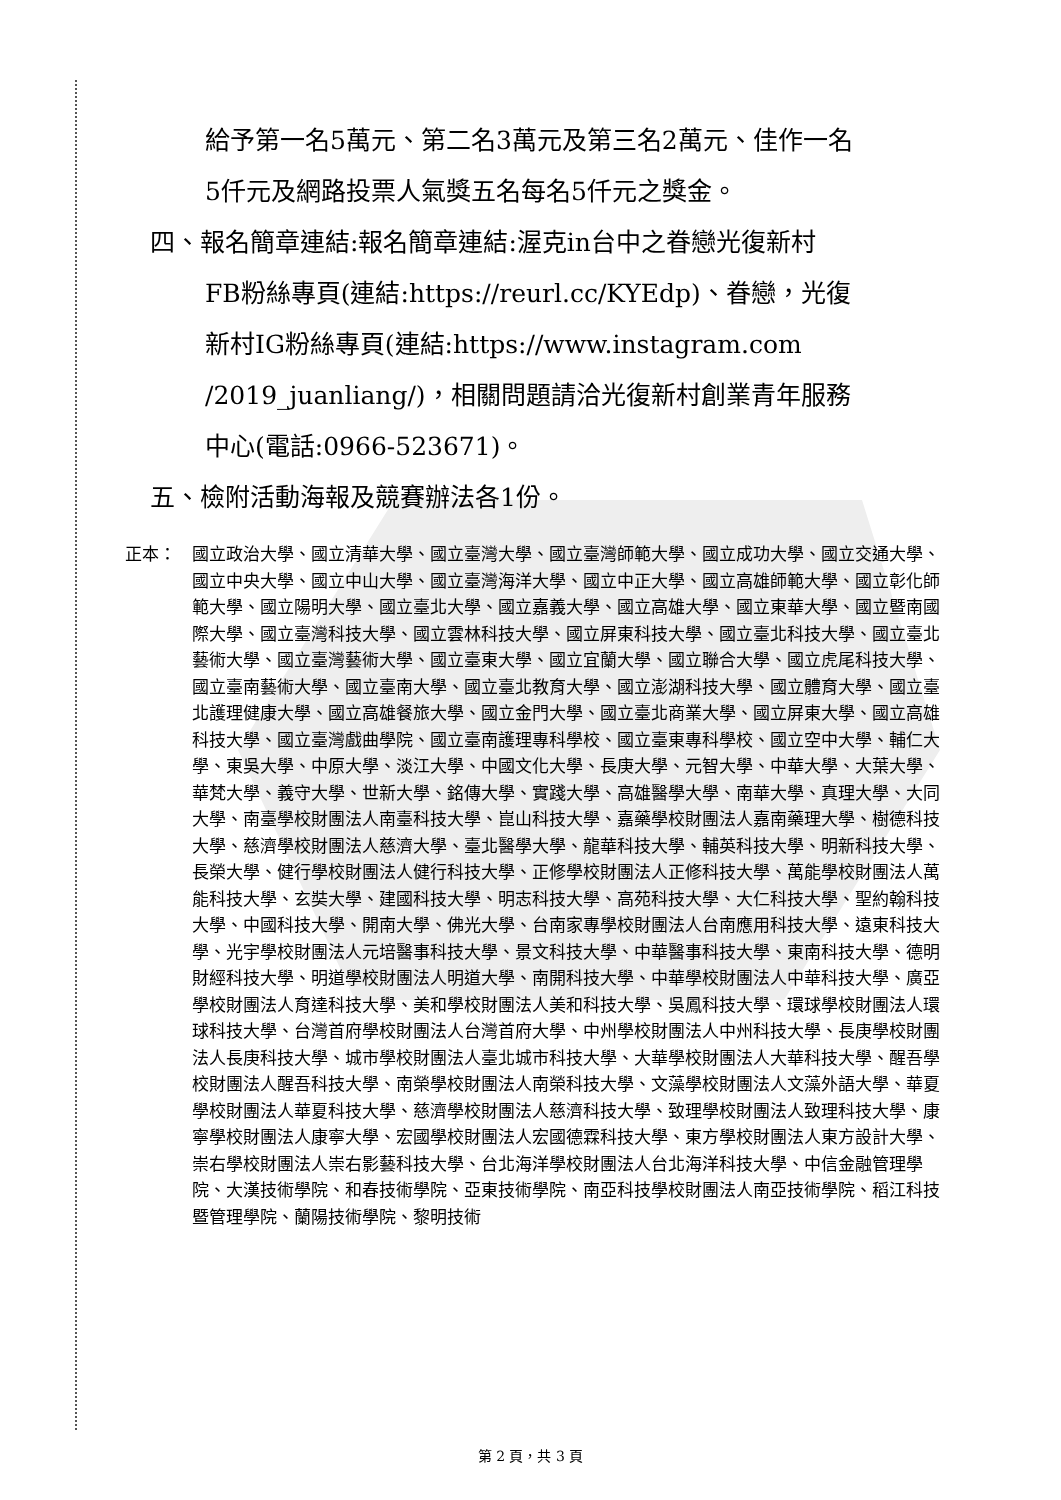給予第一名5萬元、第二名3萬元及第三名2萬元、佳作一名
5仟元及網路投票人氣獎五名每名5仟元之獎金。
四、報名簡章連結:報名簡章連結:渥克in台中之眷戀光復新村
FB粉絲專頁(連結:https://reurl.cc/KYEdp)、眷戀，光復
新村IG粉絲專頁(連結:https://www.instagram.com
/2019_juanliang/)，相關問題請洽光復新村創業青年服務
中心(電話:0966-523671)。
五、檢附活動海報及競賽辦法各1份。
正本： 國立政治大學、國立清華大學、國立臺灣大學、國立臺灣師範大學、國立成功大學、國立交通大學、國立中央大學、國立中山大學、國立臺灣海洋大學、國立中正大學、國立高雄師範大學、國立彰化師範大學、國立陽明大學、國立臺北大學、國立嘉義大學、國立高雄大學、國立東華大學、國立暨南國際大學、國立臺灣科技大學、國立雲林科技大學、國立屏東科技大學、國立臺北科技大學、國立臺北藝術大學、國立臺灣藝術大學、國立臺東大學、國立宜蘭大學、國立聯合大學、國立虎尾科技大學、國立臺南藝術大學、國立臺南大學、國立臺北教育大學、國立澎湖科技大學、國立體育大學、國立臺北護理健康大學、國立高雄餐旅大學、國立金門大學、國立臺北商業大學、國立屏東大學、國立高雄科技大學、國立臺灣戲曲學院、國立臺南護理專科學校、國立臺東專科學校、國立空中大學、輔仁大學、東吳大學、中原大學、淡江大學、中國文化大學、長庚大學、元智大學、中華大學、大葉大學、華梵大學、義守大學、世新大學、銘傳大學、實踐大學、高雄醫學大學、南華大學、真理大學、大同大學、南臺學校財團法人南臺科技大學、崑山科技大學、嘉藥學校財團法人嘉南藥理大學、樹德科技大學、慈濟學校財團法人慈濟大學、臺北醫學大學、龍華科技大學、輔英科技大學、明新科技大學、長榮大學、健行學校財團法人健行科技大學、正修學校財團法人正修科技大學、萬能學校財團法人萬能科技大學、玄奘大學、建國科技大學、明志科技大學、高苑科技大學、大仁科技大學、聖約翰科技大學、中國科技大學、開南大學、佛光大學、台南家專學校財團法人台南應用科技大學、遠東科技大學、光宇學校財團法人元培醫事科技大學、景文科技大學、中華醫事科技大學、東南科技大學、德明財經科技大學、明道學校財團法人明道大學、南開科技大學、中華學校財團法人中華科技大學、廣亞學校財團法人育達科技大學、美和學校財團法人美和科技大學、吳鳳科技大學、環球學校財團法人環球科技大學、台灣首府學校財團法人台灣首府大學、中州學校財團法人中州科技大學、長庚學校財團法人長庚科技大學、城市學校財團法人臺北城市科技大學、大華學校財團法人大華科技大學、醒吾學校財團法人醒吾科技大學、南榮學校財團法人南榮科技大學、文藻學校財團法人文藻外語大學、華夏學校財團法人華夏科技大學、慈濟學校財團法人慈濟科技大學、致理學校財團法人致理科技大學、康寧學校財團法人康寧大學、宏國學校財團法人宏國德霖科技大學、東方學校財團法人東方設計大學、崇右學校財團法人崇右影藝科技大學、台北海洋學校財團法人台北海洋科技大學、中信金融管理學院、大漢技術學院、和春技術學院、亞東技術學院、南亞科技學校財團法人南亞技術學院、稻江科技暨管理學院、蘭陽技術學院、黎明技術
第 2 頁，共 3 頁